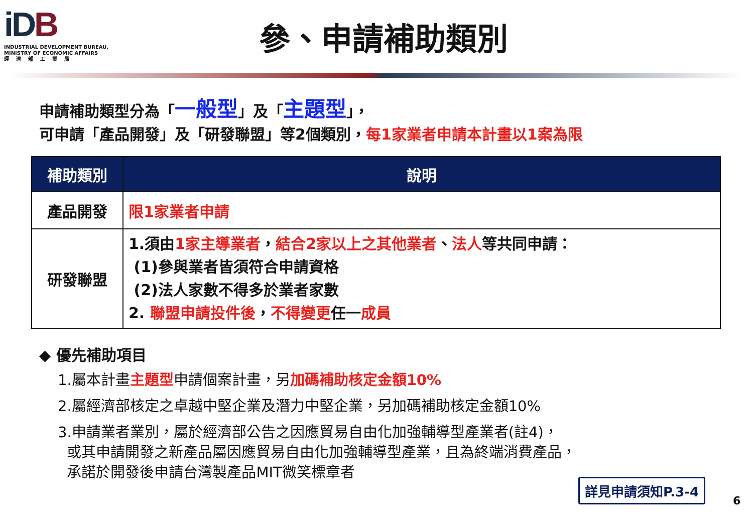iDB
INDUSTRIAL DEVELOPMENT BUREAU,
MINISTRY OF ECONOMIC AFFAIRS
經濟部工業局
參、申請補助類別
申請補助類型分為「一般型」及「主題型」，
可申請「產品開發」及「研發聯盟」等2個類別，每1家業者申請本計畫以1案為限
| 補助類別 | 說明 |
| --- | --- |
| 產品開發 | 限1家業者申請 |
| 研發聯盟 | 1.須由 1家主導業者 ， 結合2家以上之其他業者 、 法人 等共同申請： (1)參與業者皆須符合申請資格 (2)法人家數不得多於業者家數 2. 聯盟申請投件後 ， 不得變更 任一 成員 |
◆ 優先補助項目
1.屬本計畫主題型申請個案計畫，另加碼補助核定金額10%
2.屬經濟部核定之卓越中堅企業及潛力中堅企業，另加碼補助核定金額10%
3.申請業者業別，屬於經濟部公告之因應貿易自由化加強輔導型產業者(註4)，
或其申請開發之新產品屬因應貿易自由化加強輔導型產業，且為終端消費產品，
承諾於開發後申請台灣製產品MIT微笑標章者
詳見申請須知P.3-4
6